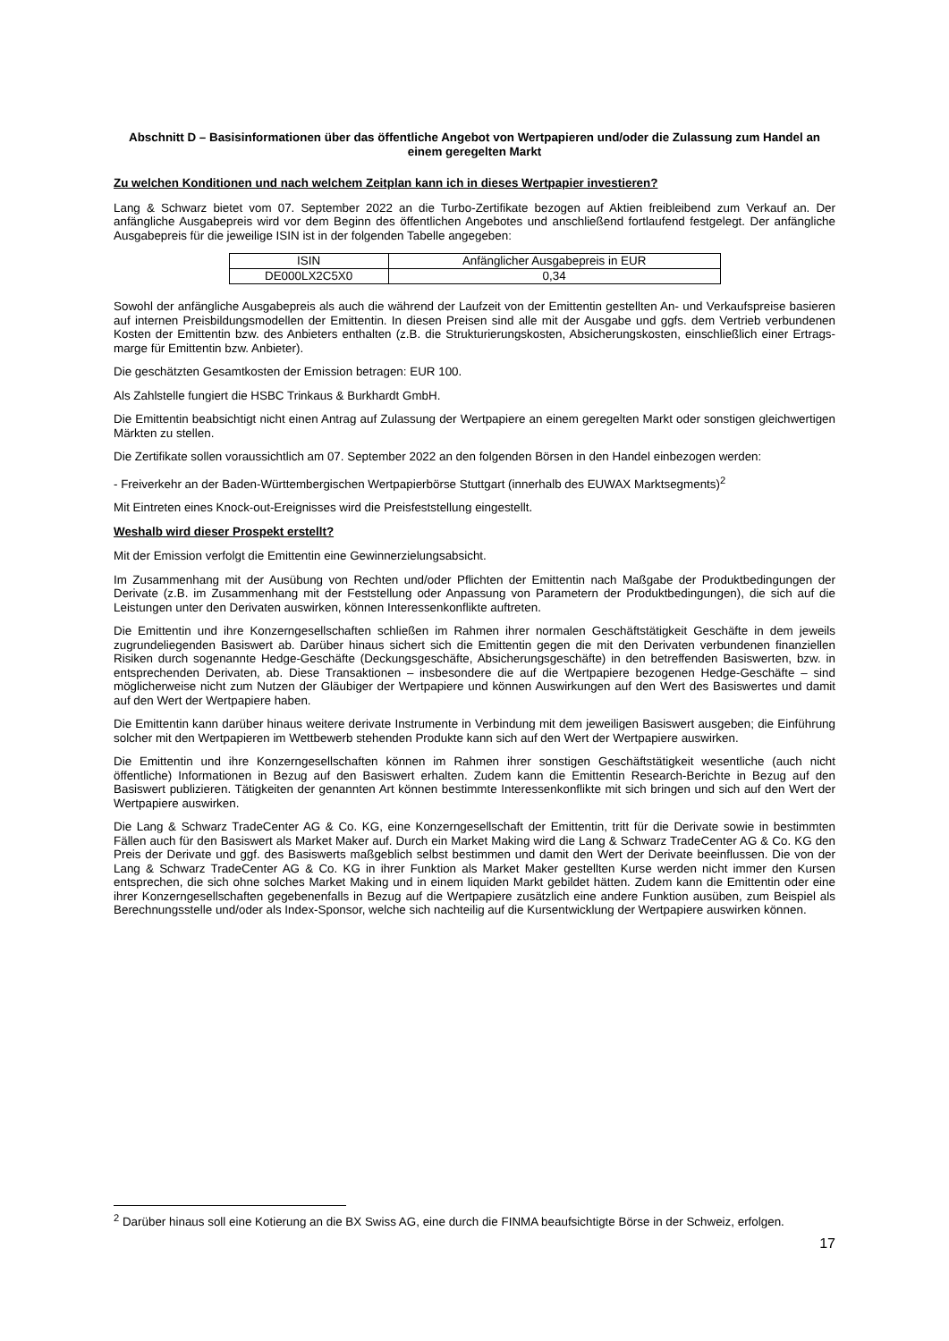Abschnitt D – Basisinformationen über das öffentliche Angebot von Wertpapieren und/oder die Zulassung zum Handel an einem geregelten Markt
Zu welchen Konditionen und nach welchem Zeitplan kann ich in dieses Wertpapier investieren?
Lang & Schwarz bietet vom 07. September 2022 an die Turbo-Zertifikate bezogen auf Aktien freibleibend zum Verkauf an. Der anfängliche Ausgabepreis wird vor dem Beginn des öffentlichen Angebotes und anschließend fortlaufend festgelegt. Der anfängliche Ausgabepreis für die jeweilige ISIN ist in der folgenden Tabelle angegeben:
| ISIN | Anfänglicher Ausgabepreis in EUR |
| DE000LX2C5X0 | 0,34 |
Sowohl der anfängliche Ausgabepreis als auch die während der Laufzeit von der Emittentin gestellten An- und Verkaufspreise basieren auf internen Preisbildungsmodellen der Emittentin. In diesen Preisen sind alle mit der Ausgabe und ggfs. dem Vertrieb verbundenen Kosten der Emittentin bzw. des Anbieters enthalten (z.B. die Strukturierungskosten, Absicherungskosten, einschließlich einer Ertrags-marge für Emittentin bzw. Anbieter).
Die geschätzten Gesamtkosten der Emission betragen: EUR 100.
Als Zahlstelle fungiert die HSBC Trinkaus & Burkhardt GmbH.
Die Emittentin beabsichtigt nicht einen Antrag auf Zulassung der Wertpapiere an einem geregelten Markt oder sonstigen gleichwertigen Märkten zu stellen.
Die Zertifikate sollen voraussichtlich am 07. September 2022 an den folgenden Börsen in den Handel einbezogen werden:
- Freiverkehr an der Baden-Württembergischen Wertpapierbörse Stuttgart (innerhalb des EUWAX Marktsegments)<sup>2</sup>
Mit Eintreten eines Knock-out-Ereignisses wird die Preisfeststellung eingestellt.
Weshalb wird dieser Prospekt erstellt?
Mit der Emission verfolgt die Emittentin eine Gewinnerzielungsabsicht.
Im Zusammenhang mit der Ausübung von Rechten und/oder Pflichten der Emittentin nach Maßgabe der Produktbedingungen der Derivate (z.B. im Zusammenhang mit der Feststellung oder Anpassung von Parametern der Produktbedingungen), die sich auf die Leistungen unter den Derivaten auswirken, können Interessenkonflikte auftreten.
Die Emittentin und ihre Konzerngesellschaften schließen im Rahmen ihrer normalen Geschäftstätigkeit Geschäfte in dem jeweils zugrundeliegenden Basiswert ab. Darüber hinaus sichert sich die Emittentin gegen die mit den Derivaten verbundenen finanziellen Risiken durch sogenannte Hedge-Geschäfte (Deckungsgeschäfte, Absicherungsgeschäfte) in den betreffenden Basiswerten, bzw. in entsprechenden Derivaten, ab. Diese Transaktionen – insbesondere die auf die Wertpapiere bezogenen Hedge-Geschäfte – sind möglicherweise nicht zum Nutzen der Gläubiger der Wertpapiere und können Auswirkungen auf den Wert des Basiswertes und damit auf den Wert der Wertpapiere haben.
Die Emittentin kann darüber hinaus weitere derivate Instrumente in Verbindung mit dem jeweiligen Basiswert ausgeben; die Einführung solcher mit den Wertpapieren im Wettbewerb stehenden Produkte kann sich auf den Wert der Wertpapiere auswirken.
Die Emittentin und ihre Konzerngesellschaften können im Rahmen ihrer sonstigen Geschäftstätigkeit wesentliche (auch nicht öffentliche) Informationen in Bezug auf den Basiswert erhalten. Zudem kann die Emittentin Research-Berichte in Bezug auf den Basiswert publizieren. Tätigkeiten der genannten Art können bestimmte Interessenkonflikte mit sich bringen und sich auf den Wert der Wertpapiere auswirken.
Die Lang & Schwarz TradeCenter AG & Co. KG, eine Konzerngesellschaft der Emittentin, tritt für die Derivate sowie in bestimmten Fällen auch für den Basiswert als Market Maker auf. Durch ein Market Making wird die Lang & Schwarz TradeCenter AG & Co. KG den Preis der Derivate und ggf. des Basiswerts maßgeblich selbst bestimmen und damit den Wert der Derivate beeinflussen. Die von der Lang & Schwarz TradeCenter AG & Co. KG in ihrer Funktion als Market Maker gestellten Kurse werden nicht immer den Kursen entsprechen, die sich ohne solches Market Making und in einem liquiden Markt gebildet hätten. Zudem kann die Emittentin oder eine ihrer Konzerngesellschaften gegebenenfalls in Bezug auf die Wertpapiere zusätzlich eine andere Funktion ausüben, zum Beispiel als Berechnungsstelle und/oder als Index-Sponsor, welche sich nachteilig auf die Kursentwicklung der Wertpapiere auswirken können.
<sup>2</sup> Darüber hinaus soll eine Kotierung an die BX Swiss AG, eine durch die FINMA beaufsichtigte Börse in der Schweiz, erfolgen.
17